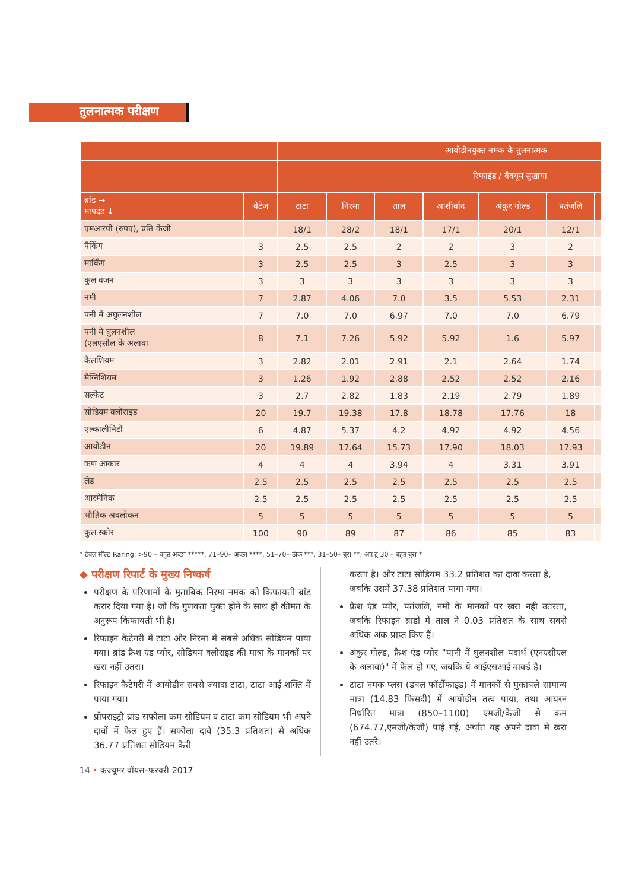तुलनात्मक परीक्षण
| | | आयोडीनयुक्त नमक के तुलनात्मक | | | | | | |
| --- | --- | --- | --- | --- | --- | --- | --- | --- |
| | | रिफाइंड / वैक्यूम सुखाया | | | | | | |
| ब्रांड → मापदंड ↓ | वेटेज | टाटा | निरमा | ताल | आशीर्वाद | अंकुर गोल्ड | पतंजलि | |
| एमआरपी (रुपए), प्रति केजी | | 18/1 | 28/2 | 18/1 | 17/1 | 20/1 | 12/1 | |
| पैकिंग | 3 | 2.5 | 2.5 | 2 | 2 | 3 | 2 | |
| मार्किंग | 3 | 2.5 | 2.5 | 3 | 2.5 | 3 | 3 | |
| कुल वजन | 3 | 3 | 3 | 3 | 3 | 3 | 3 | |
| नमी | 7 | 2.87 | 4.06 | 7.0 | 3.5 | 5.53 | 2.31 | |
| पनी में अघुलनशील | 7 | 7.0 | 7.0 | 6.97 | 7.0 | 7.0 | 6.79 | |
| पनी में घुलनशील (एलएसील के अलावा | 8 | 7.1 | 7.26 | 5.92 | 5.92 | 1.6 | 5.97 | |
| कैलशियम | 3 | 2.82 | 2.01 | 2.91 | 2.1 | 2.64 | 1.74 | |
| मैग्निशियम | 3 | 1.26 | 1.92 | 2.88 | 2.52 | 2.52 | 2.16 | |
| सल्फेट | 3 | 2.7 | 2.82 | 1.83 | 2.19 | 2.79 | 1.89 | |
| सोडियम क्लोराइड | 20 | 19.7 | 19.38 | 17.8 | 18.78 | 17.76 | 18 | |
| एल्कालीनिटी | 6 | 4.87 | 5.37 | 4.2 | 4.92 | 4.92 | 4.56 | |
| आयोडीन | 20 | 19.89 | 17.64 | 15.73 | 17.90 | 18.03 | 17.93 | |
| कण आकार | 4 | 4 | 4 | 3.94 | 4 | 3.31 | 3.91 | |
| लेड | 2.5 | 2.5 | 2.5 | 2.5 | 2.5 | 2.5 | 2.5 | |
| आरमेनिक | 2.5 | 2.5 | 2.5 | 2.5 | 2.5 | 2.5 | 2.5 | |
| भौतिक अवलोकन | 5 | 5 | 5 | 5 | 5 | 5 | 5 | |
| कुल स्कोर | 100 | 90 | 89 | 87 | 86 | 85 | 83 | |
* टेबल सॉल्ट Raring: >90 – बहुत अच्छा *****, 71–90– अच्छा ****, 51–70– ठीक ***, 31–50– बुरा **, अप टू 30 – बहुत बुरा *
◆ परीक्षण रिपार्ट के मुख्य निष्कर्ष
परीक्षण के परिणामों के मुताबिक निरमा नमक को किफायती ब्रांड करार दिया गया है। जो कि गुणवत्ता युक्त होने के साथ ही कीमत के अनुरूप किफायती भी है।
रिफाइन कैटेगरी में टाटा और निरमा में सबसे अधिक सोडियम पाया गया। ब्रांड फ्रैश एंड प्योर, सोडियम क्लोराइड की मात्रा के मानकों पर खरा नहीं उतरा।
रिफाइन कैटेगरी में आयोडीन सबसे ज्यादा टाटा, टाटा आई शक्ति में पाया गया।
प्रोपराइट्री ब्रांड सफोला कम सोडियम व टाटा कम सोडियम भी अपने दावों में फेल हुए हैं। सफोला दावे (35.3 प्रतिशत) से अधिक 36.77 प्रतिशत सोडियम कैरी
करता है। और टाटा सोडियम 33.2 प्रतिशत का दावा करता है, जबकि उसमें 37.38 प्रतिशत पाया गया।
फ्रैश एंड प्योर, पतंजलि, नमी के मानकों पर खरा नही उतरता, जबकि रिफाइन ब्राडों में ताल ने 0.03 प्रतिशत के साथ सबसे अधिक अंक प्राप्त किए हैं।
अंकुर गोल्ड, फ्रैश एंड प्योर "पानी में घुलनशील पदार्थ (एनएसीएल के अलावा)" में फेल हो गए, जबकि ये आईएसआई मार्क्ड है।
टाटा नमक प्लस (डबल फॉर्टीफाइड) में मानकों से मुकाबले सामान्य मात्रा (14.83 फिसदी) में आयोडीन तत्व पाया, तथा आयरन निर्धारित मात्रा (850–1100) एमजी/केजी से कम (674.77,एमजी/केजी) पाई गई, अर्थात यह अपने दावा में खरा नहीं उतरे।
14 • कंज्यूमर वॉयस–फरवरी 2017